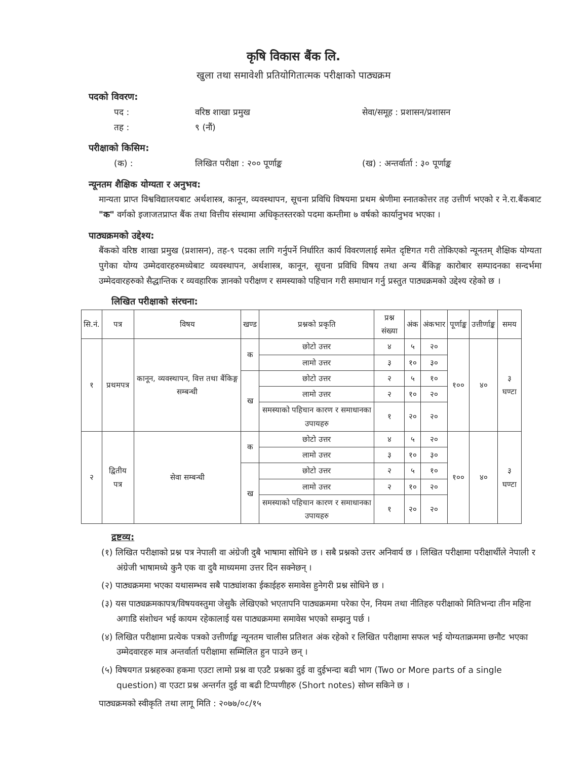कृषि विकास बैंक लि.
खुला तथा समावेशी प्रतियोगितात्मक परीक्षाको पाठ्यक्रम
पदको विवरण:
पद : वरिष्ठ शाखा प्रमुख सेवा/समूह : प्रशासन/प्रशासन
तह : ९ (नौं)
परीक्षाको किसिम:
(क) : लिखित परीक्षा : २०० पूर्णाङ्क (ख) : अन्तर्वार्ता : ३० पूर्णाङ्क
न्यूनतम शैक्षिक योग्यता र अनुभव:
मान्यता प्राप्त विश्वविद्यालयबाट अर्थशास्त्र, कानून, व्यवस्थापन, सूचना प्रविधि विषयमा प्रथम श्रेणीमा स्नातकोत्तर तह उत्तीर्ण भएको र ने.रा.बैंकबाट "क" वर्गको इजाजतप्राप्त बैंक तथा वित्तीय संस्थामा अधिकृतस्तरको पदमा कम्तीमा ७ वर्षको कार्यानुभव भएका ।
पाठ्यक्रमको उद्देश्य:
बैंकको वरिष्ठ शाखा प्रमुख (प्रशासन), तह-९ पदका लागि गर्नुपर्ने निर्धारित कार्य विवरणलाई समेत दृष्टिगत गरी तोकिएको न्यूनतम् शैक्षिक योग्यता पुगेका योग्य उम्मेदवारहरुमध्येबाट व्यवस्थापन, अर्थशास्त्र, कानून, सूचना प्रविधि विषय तथा अन्य बैंकिङ्ग कारोबार सम्पादनका सन्दर्भमा उम्मेदवारहरुको सैद्धान्तिक र व्यवहारिक ज्ञानको परीक्षण र समस्याको पहिचान गरी समाधान गर्नु प्रस्तुत पाठ्यक्रमको उद्देश्य रहेको छ ।
लिखित परीक्षाको संरचना:
| सि.नं. | पत्र | विषय | खण्ड | प्रश्नको प्रकृति | प्रश्न संख्या | अंक | अंकभार | पूर्णाङ्क | उत्तीर्णाङ्क | समय |
| --- | --- | --- | --- | --- | --- | --- | --- | --- | --- | --- |
| १ | प्रथमपत्र | कानून, व्यवस्थापन, वित्त तथा बैंकिङ्ग सम्बन्धी | क | छोटो उत्तर | ४ | ५ | २० | १०० | ४० | ३ घण्टा |
| | | | | लामो उत्तर | ३ | १० | ३० | | | |
| | | | ख | छोटो उत्तर | २ | ५ | १० | | | |
| | | | | लामो उत्तर | २ | १० | २० | | | |
| | | | | समस्याको पहिचान कारण र समाधानका उपायहरु | १ | २० | २० | | | |
| २ | द्वितीय पत्र | सेवा सम्बन्धी | क | छोटो उत्तर | ४ | ५ | २० | १०० | ४० | ३ घण्टा |
| | | | | लामो उत्तर | ३ | १० | ३० | | | |
| | | | ख | छोटो उत्तर | २ | ५ | १० | | | |
| | | | | लामो उत्तर | २ | १० | २० | | | |
| | | | | समस्याको पहिचान कारण र समाधानका उपायहरु | १ | २० | २० | | | |
द्रष्टव्य:
(१) लिखित परीक्षाको प्रश्न पत्र नेपाली वा अंग्रेजी दुबै भाषामा सोधिने छ । सबै प्रश्नको उत्तर अनिवार्य छ । लिखित परीक्षामा परीक्षार्थीले नेपाली र अंग्रेजी भाषामध्ये कुनै एक वा दुवै माध्यममा उत्तर दिन सक्नेछन् ।
(२) पाठ्यक्रममा भएका यथासम्भव सबै पाठ्यांशका ईकाईहरु समावेस हुनेगरी प्रश्न सोधिने छ ।
(३) यस पाठ्यक्रमकापत्र/विषयवस्तुमा जेसुकै लेखिएको भएतापनि पाठ्यक्रममा परेका ऐन, नियम तथा नीतिहरु परीक्षाको मितिभन्दा तीन महिना अगाडि संशोधन भई कायम रहेकालाई यस पाठ्यक्रममा समावेस भएको सम्झनु पर्छ ।
(४) लिखित परीक्षामा प्रत्येक पत्रको उत्तीर्णाङ्क न्यूनतम चालीस प्रतिशत अंक रहेको र लिखित परीक्षामा सफल भई योग्यताक्रममा छनौट भएका उम्मेदवारहरु मात्र अन्तर्वार्ता परीक्षामा सम्मिलित हुन पाउने छन् ।
(५) विषयगत प्रश्नहरुका हकमा एउटा लामो प्रश्न वा एउटै प्रश्नका दुई वा दुईभन्दा बढी भाग (Two or More parts of a single question) वा एउटा प्रश्न अन्तर्गत दुई वा बढी टिप्पणीहरु (Short notes) सोध्न सकिने छ ।
पाठ्यक्रमको स्वीकृति तथा लागू मिति : २०७७/०८/१५